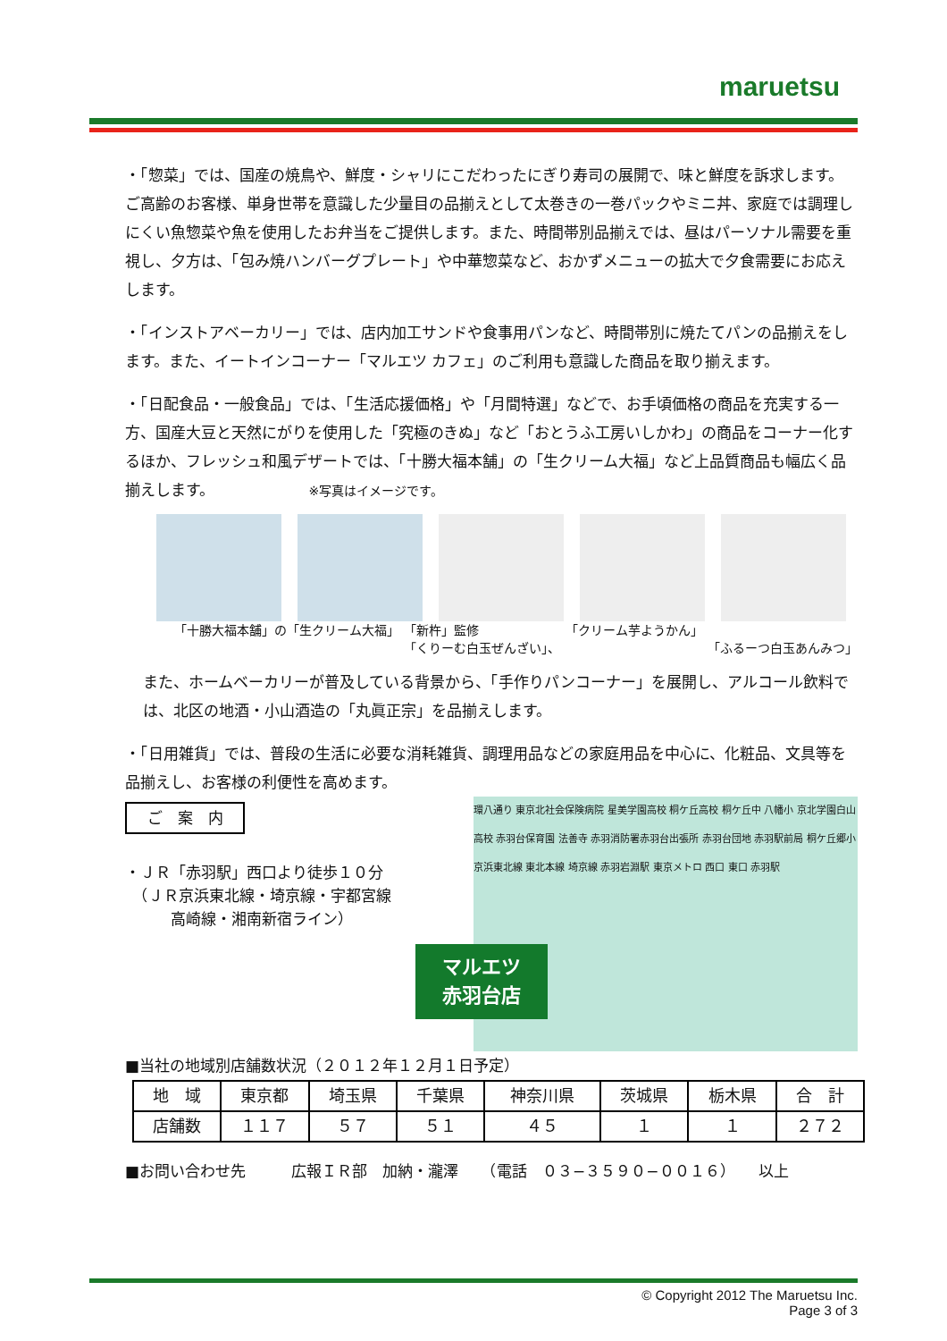maruetsu
・「惣菜」では、国産の焼鳥や、鮮度・シャリにこだわったにぎり寿司の展開で、味と鮮度を訴求します。ご高齢のお客様、単身世帯を意識した少量目の品揃えとして太巻きの一巻パックやミニ丼、家庭では調理しにくい魚惣菜や魚を使用したお弁当をご提供します。また、時間帯別品揃えでは、昼はパーソナル需要を重視し、夕方は、「包み焼ハンバーグプレート」や中華惣菜など、おかずメニューの拡大で夕食需要にお応えします。
・「インストアベーカリー」では、店内加工サンドや食事用パンなど、時間帯別に焼たてパンの品揃えをします。また、イートインコーナー「マルエツ カフェ」のご利用も意識した商品を取り揃えます。
・「日配食品・一般食品」では、「生活応援価格」や「月間特選」などで、お手頃価格の商品を充実する一方、国産大豆と天然にがりを使用した「究極のきぬ」など「おとうふ工房いしかわ」の商品をコーナー化するほか、フレッシュ和風デザートでは、「十勝大福本舗」の「生クリーム大福」など上品質商品も幅広く品揃えします。 ※写真はイメージです。
「十勝大福本舗」の「生クリーム大福」 「新杵」監修
「くりーむ白玉ぜんざい」、 「クリーム芋ようかん」
「ふるーつ白玉あんみつ」
また、ホームベーカリーが普及している背景から、「手作りパンコーナー」を展開し、アルコール飲料では、北区の地酒・小山酒造の「丸眞正宗」を品揃えします。
・「日用雑貨」では、普段の生活に必要な消耗雑貨、調理用品などの家庭用品を中心に、化粧品、文具等を品揃えし、お客様の利便性を高めます。
環八通り 東京北社会保険病院 星美学園高校 桐ケ丘高校 桐ケ丘中 八幡小 京北学園白山高校 赤羽台保育園 法善寺 赤羽消防署赤羽台出張所 赤羽台団地 赤羽駅前局 桐ケ丘郷小 京浜東北線 東北本線 埼京線 赤羽岩淵駅 東京メトロ 西口 東口 赤羽駅
マルエツ
赤羽台店
ご　案　内
・ＪＲ「赤羽駅」西口より徒歩１０分
　（ＪＲ京浜東北線・埼京線・宇都宮線
　　　高崎線・湘南新宿ライン）
■当社の地域別店舗数状況（２０１２年１２月１日予定）
| 地 域 | 東京都 | 埼玉県 | 千葉県 | 神奈川県 | 茨城県 | 栃木県 | 合 計 |
| --- | --- | --- | --- | --- | --- | --- | --- |
| 店舗数 | １１７ | ５７ | ５１ | ４５ | １ | １ | ２７２ |
■お問い合わせ先　　　広報ＩＲ部　加納・瀧澤　　（電話　０３−３５９０−００１６）　　以上
© Copyright 2012 The Maruetsu Inc.
Page 3 of 3